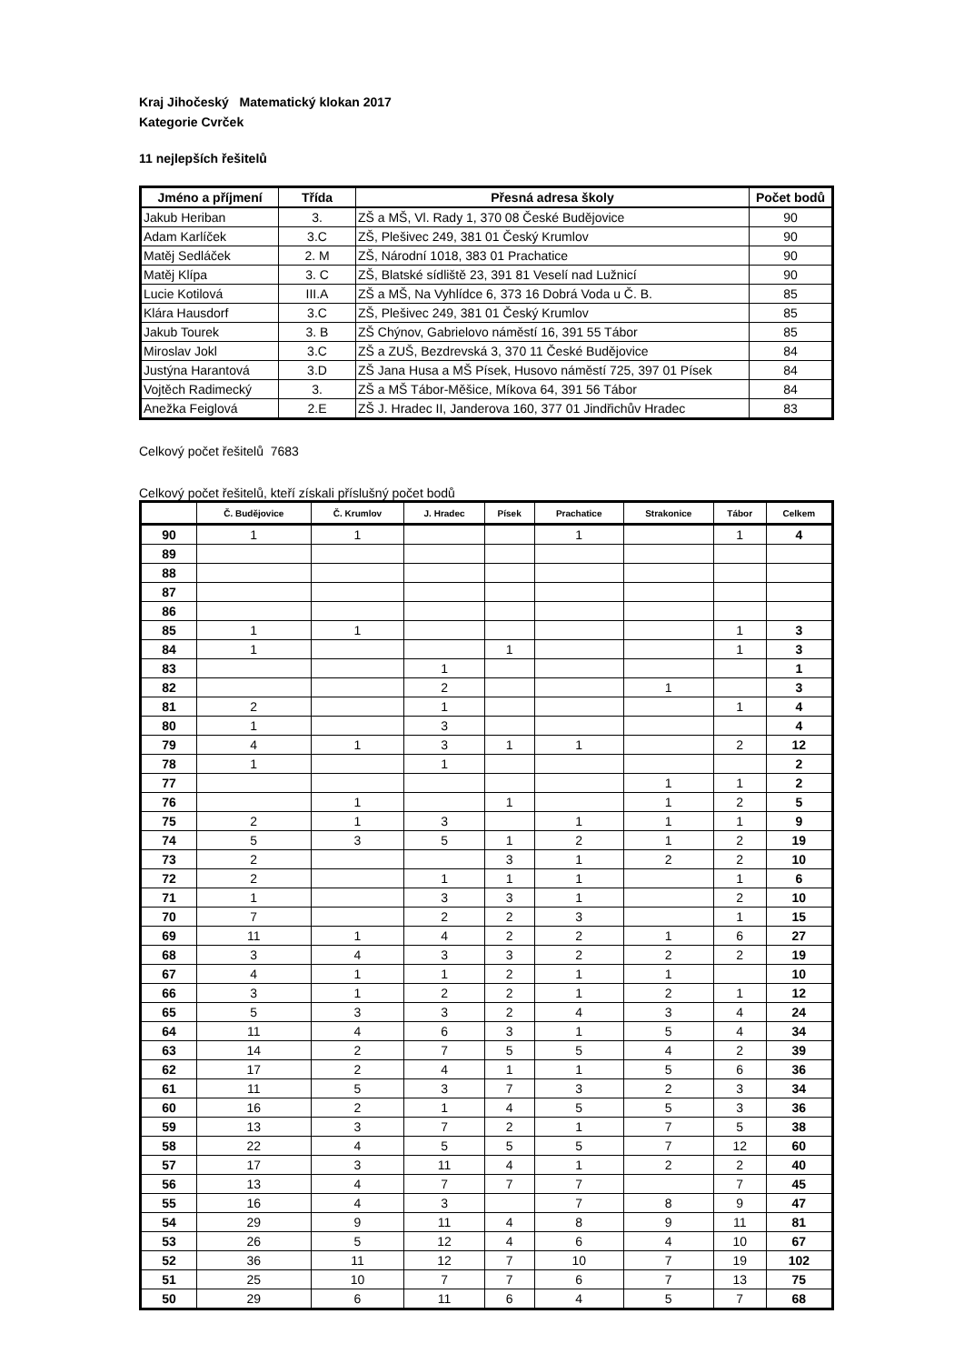Kraj Jihočeský Matematický klokan 2017
Kategorie Cvrček
11 nejlepších řešitelů
| Jméno a příjmení | Třída | Přesná adresa školy | Počet bodů |
| --- | --- | --- | --- |
| Jakub Heriban | 3. | ZŠ a MŠ, Vl. Rady 1, 370 08 České Budějovice | 90 |
| Adam Karlíček | 3.C | ZŠ, Plešivec 249, 381 01 Český Krumlov | 90 |
| Matěj Sedláček | 2. M | ZŠ, Národní 1018, 383 01 Prachatice | 90 |
| Matěj Klípa | 3. C | ZŠ, Blatské sídliště 23, 391 81 Veselí nad Lužnicí | 90 |
| Lucie Kotilová | III.A | ZŠ a MŠ, Na Vyhlídce 6, 373 16 Dobrá Voda u Č. B. | 85 |
| Klára Hausdorf | 3.C | ZŠ, Plešivec 249, 381 01 Český Krumlov | 85 |
| Jakub Tourek | 3. B | ZŠ Chýnov, Gabrielovo náměstí 16, 391 55 Tábor | 85 |
| Miroslav Jokl | 3.C | ZŠ a ZUŠ, Bezdrevská 3, 370 11 České Budějovice | 84 |
| Justýna Harantová | 3.D | ZŠ Jana Husa a MŠ Písek, Husovo náměstí 725, 397 01 Písek | 84 |
| Vojtěch Radimecký | 3. | ZŠ a MŠ Tábor-Měšice, Míkova 64, 391 56 Tábor | 84 |
| Anežka Feiglová | 2.E | ZŠ J. Hradec II, Janderova 160, 377 01 Jindřichův Hradec | 83 |
Celkový počet řešitelů 7683
Celkový počet řešitelů, kteří získali příslušný počet bodů
| | Č. Budějovice | Č. Krumlov | J. Hradec | Písek | Prachatice | Strakonice | Tábor | Celkem |
| --- | --- | --- | --- | --- | --- | --- | --- | --- |
| 90 | 1 | 1 | | | 1 | | 1 | 4 |
| 89 | | | | | | | | |
| 88 | | | | | | | | |
| 87 | | | | | | | | |
| 86 | | | | | | | | |
| 85 | 1 | 1 | | | | | 1 | 3 |
| 84 | 1 | | | 1 | | | 1 | 3 |
| 83 | | | 1 | | | | | 1 |
| 82 | | | 2 | | | 1 | | 3 |
| 81 | 2 | | 1 | | | | 1 | 4 |
| 80 | 1 | | 3 | | | | | 4 |
| 79 | 4 | 1 | 3 | 1 | 1 | | 2 | 12 |
| 78 | 1 | | 1 | | | | | 2 |
| 77 | | | | | | 1 | 1 | 2 |
| 76 | | 1 | | 1 | | 1 | 2 | 5 |
| 75 | 2 | 1 | 3 | | 1 | 1 | 1 | 9 |
| 74 | 5 | 3 | 5 | 1 | 2 | 1 | 2 | 19 |
| 73 | 2 | | | 3 | 1 | 2 | 2 | 10 |
| 72 | 2 | | 1 | 1 | 1 | | 1 | 6 |
| 71 | 1 | | 3 | 3 | 1 | | 2 | 10 |
| 70 | 7 | | 2 | 2 | 3 | | 1 | 15 |
| 69 | 11 | 1 | 4 | 2 | 2 | 1 | 6 | 27 |
| 68 | 3 | 4 | 3 | 3 | 2 | 2 | 2 | 19 |
| 67 | 4 | 1 | 1 | 2 | 1 | 1 | | 10 |
| 66 | 3 | 1 | 2 | 2 | 1 | 2 | 1 | 12 |
| 65 | 5 | 3 | 3 | 2 | 4 | 3 | 4 | 24 |
| 64 | 11 | 4 | 6 | 3 | 1 | 5 | 4 | 34 |
| 63 | 14 | 2 | 7 | 5 | 5 | 4 | 2 | 39 |
| 62 | 17 | 2 | 4 | 1 | 1 | 5 | 6 | 36 |
| 61 | 11 | 5 | 3 | 7 | 3 | 2 | 3 | 34 |
| 60 | 16 | 2 | 1 | 4 | 5 | 5 | 3 | 36 |
| 59 | 13 | 3 | 7 | 2 | 1 | 7 | 5 | 38 |
| 58 | 22 | 4 | 5 | 5 | 5 | 7 | 12 | 60 |
| 57 | 17 | 3 | 11 | 4 | 1 | 2 | 2 | 40 |
| 56 | 13 | 4 | 7 | 7 | 7 | | 7 | 45 |
| 55 | 16 | 4 | 3 | | 7 | 8 | 9 | 47 |
| 54 | 29 | 9 | 11 | 4 | 8 | 9 | 11 | 81 |
| 53 | 26 | 5 | 12 | 4 | 6 | 4 | 10 | 67 |
| 52 | 36 | 11 | 12 | 7 | 10 | 7 | 19 | 102 |
| 51 | 25 | 10 | 7 | 7 | 6 | 7 | 13 | 75 |
| 50 | 29 | 6 | 11 | 6 | 4 | 5 | 7 | 68 |